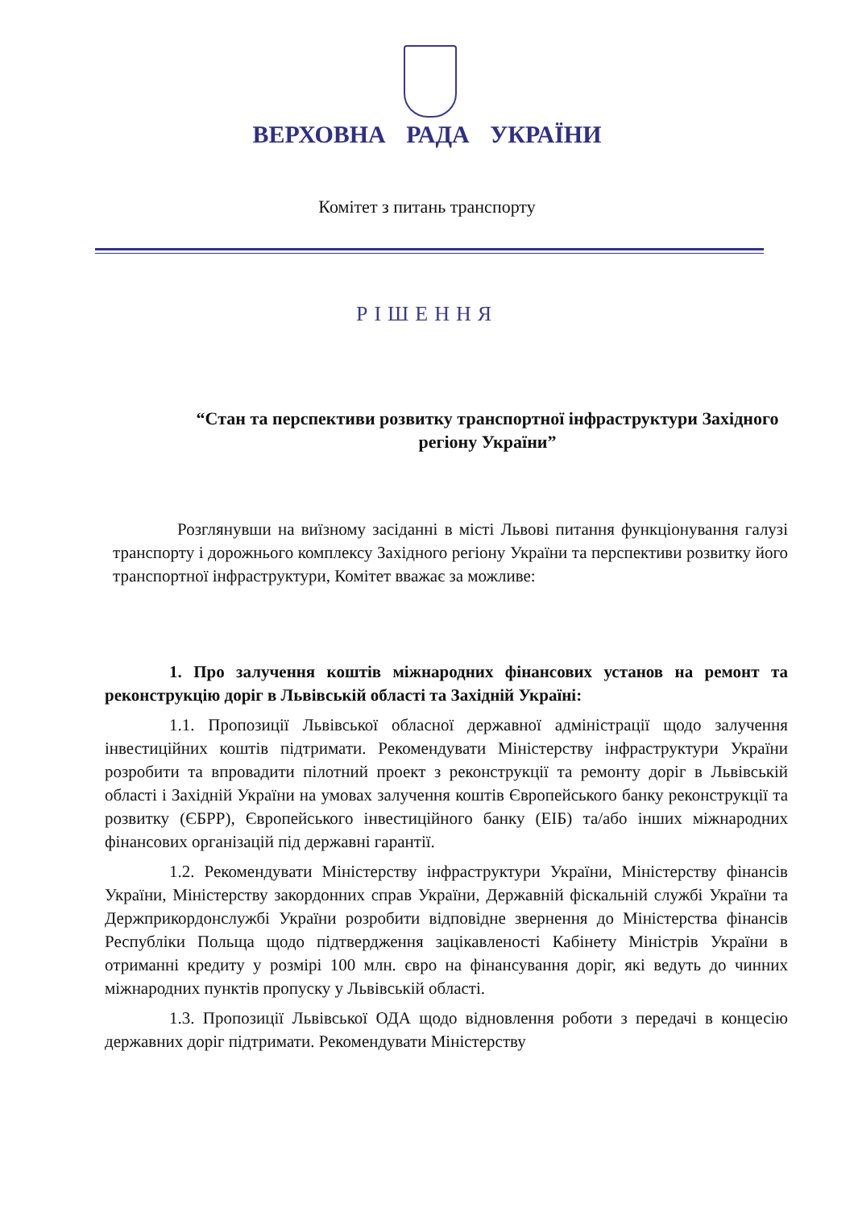ВЕРХОВНА РАДА УКРАЇНИ
Комітет з питань транспорту
РІШЕННЯ
“Стан та перспективи розвитку транспортної інфраструктури Західного регіону України”
Розглянувши на виїзному засіданні в місті Львові питання функціонування галузі транспорту і дорожнього комплексу Західного регіону України та перспективи розвитку його транспортної інфраструктури, Комітет вважає за можливе:
1. Про залучення коштів міжнародних фінансових установ на ремонт та реконструкцію доріг в Львівській області та Західній Україні:
1.1. Пропозиції Львівської обласної державної адміністрації щодо залучення інвестиційних коштів підтримати. Рекомендувати Міністерству інфраструктури України розробити та впровадити пілотний проект з реконструкції та ремонту доріг в Львівській області і Західній України на умовах залучення коштів Європейського банку реконструкції та розвитку (ЄБРР), Європейського інвестиційного банку (ЕІБ) та/або інших міжнародних фінансових організацій під державні гарантії.
1.2. Рекомендувати Міністерству інфраструктури України, Міністерству фінансів України, Міністерству закордонних справ України, Державній фіскальній службі України та Держприкордонслужбі України розробити відповідне звернення до Міністерства фінансів Республіки Польща щодо підтвердження зацікавленості Кабінету Міністрів України в отриманні кредиту у розмірі 100 млн. євро на фінансування доріг, які ведуть до чинних міжнародних пунктів пропуску у Львівській області.
1.3. Пропозиції Львівської ОДА щодо відновлення роботи з передачі в концесію державних доріг підтримати. Рекомендувати Міністерству